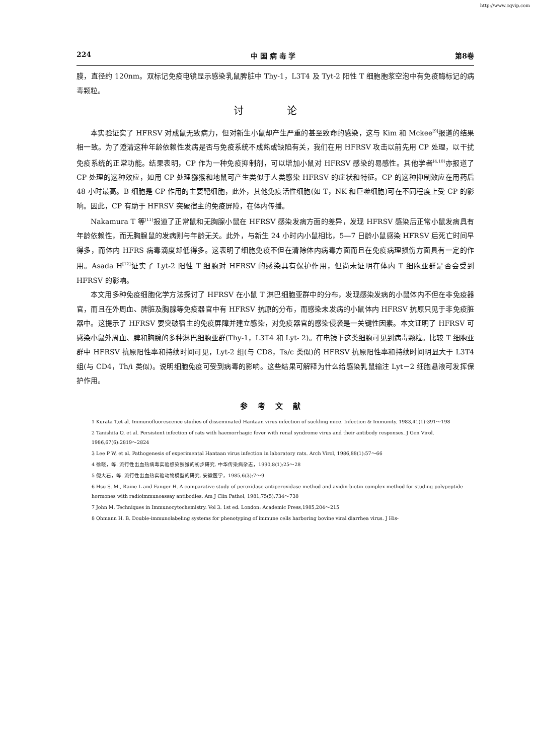http://www.cqvip.com
224 中 国 病 毒 学 第8卷
膜，直径约 120nm。双标记免疫电镜显示感染乳鼠脾脏中 Thy-1，L3T4 及 Tyt-2 阳性 T 细胞胞浆空泡中有免疫酶标记的病毒颗粒。
讨 论
本实验证实了 HFRSV 对成鼠无致病力，但对新生小鼠却产生严重的甚至致命的感染，这与 Kim 和 Mckee<sup>[9]</sup>报道的结果相一致。为了澄清这种年龄依赖性发病是否与免疫系统不成熟或缺陷有关，我们在用 HFRSV 攻击以前先用 CP 处理，以干扰免疫系统的正常功能。结果表明，CP 作为一种免疫抑制剂，可以增加小鼠对 HFRSV 感染的易感性。其他学者<sup>[4,10]</sup>亦报道了 CP 处理的这种效应，如用 CP 处理猕猴和地鼠可产生类似于人类感染 HFRSV 的症状和特征。CP 的这种抑制效应在用药后 48 小时最高。B 细胞是 CP 作用的主要靶细胞，此外，其他免疫活性细胞(如 T，NK 和巨噬细胞)可在不同程度上受 CP 的影响。因此，CP 有助于 HFRSV 突破宿主的免疫屏障，在体内传播。
Nakamura T 等<sup>[11]</sup>报道了正常鼠和无胸腺小鼠在 HFRSV 感染发病方面的差异，发现 HFRSV 感染后正常小鼠发病具有年龄依赖性，而无胸腺鼠的发病则与年龄无关。此外，与新生 24 小时内小鼠相比，5—7 日龄小鼠感染 HFRSV 后死亡时间早得多，而体内 HFRS 病毒滴度却低得多。这表明了细胞免疫不但在清除体内病毒方面而且在免疫病理损伤方面具有一定的作用。Asada H<sup>[12]</sup>证实了 Lyt-2 阳性 T 细胞对 HFRSV 的感染具有保护作用，但尚未证明在体内 T 细胞亚群是否会受到 HFRSV 的影响。
本文用多种免疫细胞化学方法探讨了 HFRSV 在小鼠 T 淋巴细胞亚群中的分布，发现感染发病的小鼠体内不但在非免疫器官，而且在外周血、脾脏及胸腺等免疫器官中有 HFRSV 抗原的分布，而感染未发病的小鼠体内 HFRSV 抗原只见于非免疫脏器中。这提示了 HFRSV 要突破宿主的免疫屏障并建立感染，对免疫器官的感染侵袭是一关键性因素。本文证明了 HFRSV 可感染小鼠外周血、脾和胸腺的多种淋巴细胞亚群(Thy-1，L3T4 和 Lyt- 2)。在电镜下这类细胞可见到病毒颗粒。比较 T 细胞亚群中 HFRSV 抗原阳性率和持续时间可见，Lyt-2 组(与 CD8，Ts/c 类似)的 HFRSV 抗原阳性率和持续时间明显大于 L3T4 组(与 CD4，Th/i 类似)。说明细胞免疫可受到病毒的影响。这些结果可解释为什么给感染乳鼠输注 Lyt－2 细胞悬液可发挥保护作用。
参考文献
1 Kurata T,et al. Immunofluorescence studies of disseminated Hantaan virus infection of suckling mice. Infection & Immunity. 1983,41(1):391～198
2 Tanishita O, et al. Persistent infection of rats with haemorrhagic fever with renal syndrome virus and their antibody responses. J Gen Virol, 1986,67(6):2819～2824
3 Lee P W, et al. Pathogenesis of experimental Hantaan virus infection in laboratory rats. Arch Virol, 1986,88(1):57～66
4 徐晓，等. 流行性出血热病毒实验感染猕猴的初步研究. 中华传染病杂志，1990,8(1):25～28
5 倪大石，等. 流行性出血热实验动物模型的研究. 安徽医学，1985,6(3):7～9
6 Hsu S. M., Raine L and Fanger H. A comparative study of peroxidase-antiperoxidase method and avidin-biotin complex method for studing polypeptide hormones with radioimmunoassay antibodies. Am J Clin Pathol, 1981,75(5):734～738
7 John M. Techniques in Immunocytochemistry. Vol 3. 1st ed. London: Academic Press,1985,204～215
8 Ohmann H. B. Double-immunolabeling systems for phenotyping of immune cells harboring bovine viral diarrhea virus. J His-